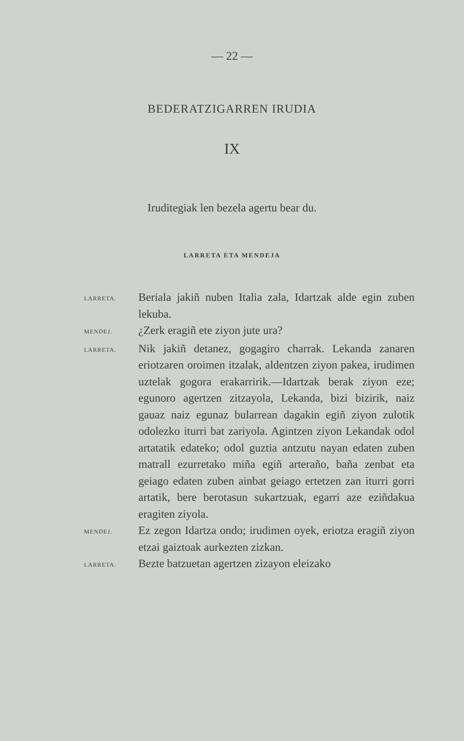— 22 —
BEDERATZIGARREN IRUDIA
IX
Iruditegiak len bezela agertu bear du.
LARRETA ETA MENDEJA
LARRETA.
Beriala jakiñ nuben Italia zala, Idartzak alde egin zuben lekuba.
MENDEJ.
¿Zerk eragiñ ete ziyon jute ura?
LARRETA.
Nik jakiñ detanez, gogagiro charrak. Lekanda zanaren eriotzaren oroimen itzalak, aldentzen ziyon pakea, irudimen uztelak gogora erakarririk.—Idartzak berak ziyon eze; egunoro agertzen zitzayola, Lekanda, bizi bizirik, naiz gauaz naiz egunaz bularrean dagakin egiñ ziyon zulotik odolezko iturri bat zariyola. Agintzen ziyon Lekandak odol artatatik edateko; odol guztia antzutu nayan edaten zuben matrall ezurretako miña egiñ arteraño, baña zenbat eta geiago edaten zuben ainbat geiago ertetzen zan iturri gorri artatik, bere berotasun sukartzuak, egarri aze eziñdakua eragiten ziyola.
MENDEJ.
Ez zegon Idartza ondo; irudimen oyek, eriotza eragiñ ziyon etzai gaiztoak aurkezten zizkan.
LARRETA.
Bezte batzuetan agertzen zizayon eleizako